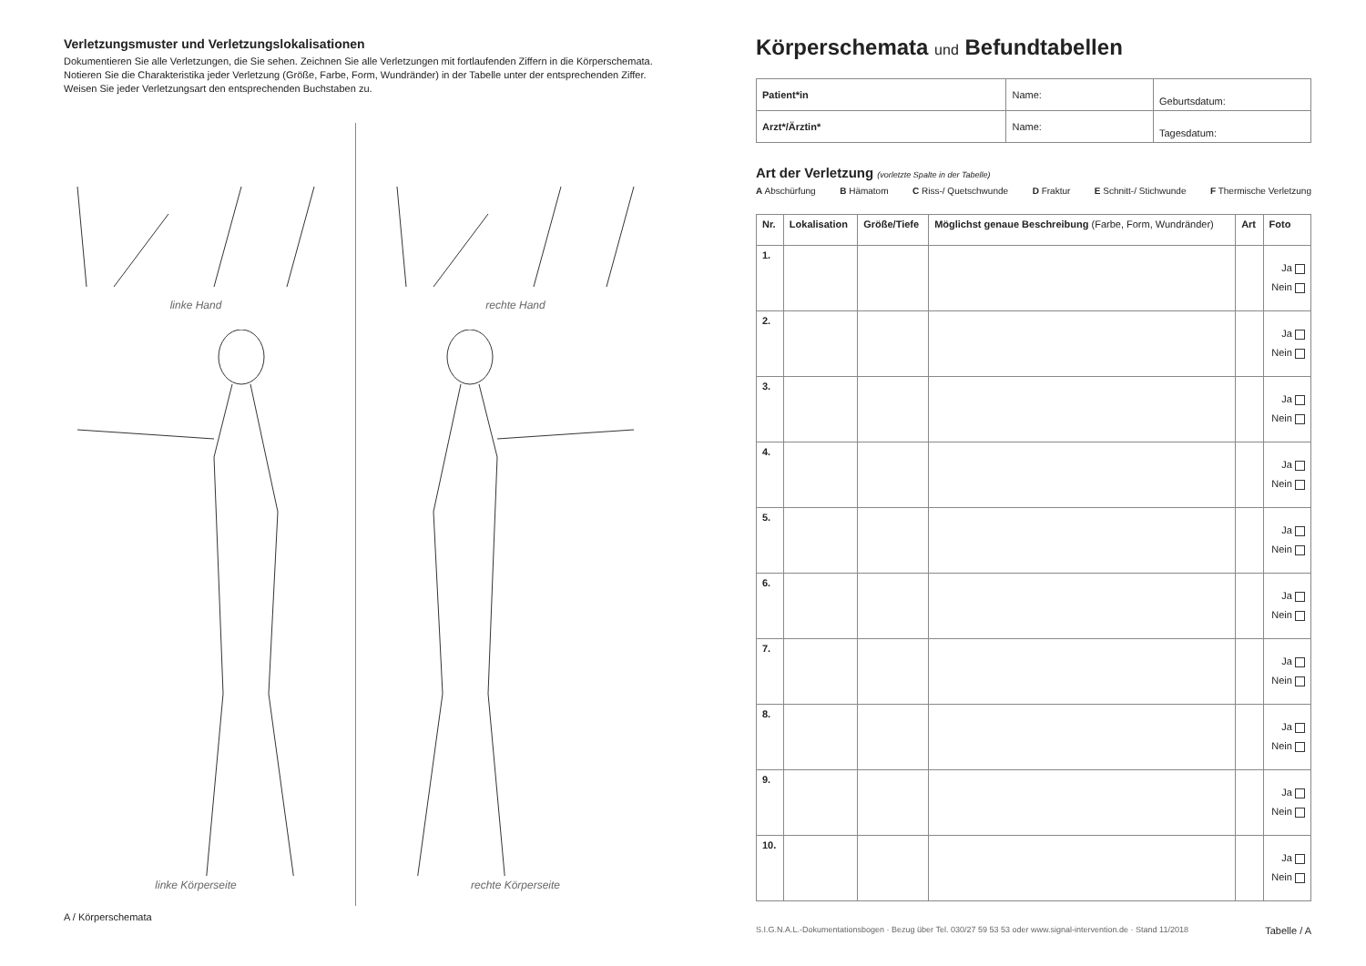Verletzungsmuster und Verletzungslokalisationen
Dokumentieren Sie alle Verletzungen, die Sie sehen. Zeichnen Sie alle Verletzungen mit fortlaufenden Ziffern in die Körperschemata.
Notieren Sie die Charakteristika jeder Verletzung (Größe, Farbe, Form, Wundränder) in der Tabelle unter der entsprechenden Ziffer.
Weisen Sie jeder Verletzungsart den entsprechenden Buchstaben zu.
linke Hand
linke Körperseite
rechte Hand
rechte Körperseite
A / Körperschemata
Körperschemata und Befundtabellen
| Patient*in | Name: | Geburtsdatum: |
| Arzt*/Ärztin* | Name: | Tagesdatum: |
Art der Verletzung (vorletzte Spalte in der Tabelle)
A Abschürfung B Hämatom C Riss-/ Quetschwunde D Fraktur E Schnitt-/ Stichwunde F Thermische Verletzung
| Nr. | Lokalisation | Größe/Tiefe | Möglichst genaue Beschreibung (Farbe, Form, Wundränder) | Art | Foto |
| --- | --- | --- | --- | --- | --- |
| 1. | | | | | Ja Nein |
| 2. | | | | | Ja Nein |
| 3. | | | | | Ja Nein |
| 4. | | | | | Ja Nein |
| 5. | | | | | Ja Nein |
| 6. | | | | | Ja Nein |
| 7. | | | | | Ja Nein |
| 8. | | | | | Ja Nein |
| 9. | | | | | Ja Nein |
| 10. | | | | | Ja Nein |
S.I.G.N.A.L.-Dokumentationsbogen · Bezug über Tel. 030/27 59 53 53 oder www.signal-intervention.de · Stand 11/2018 Tabelle / A